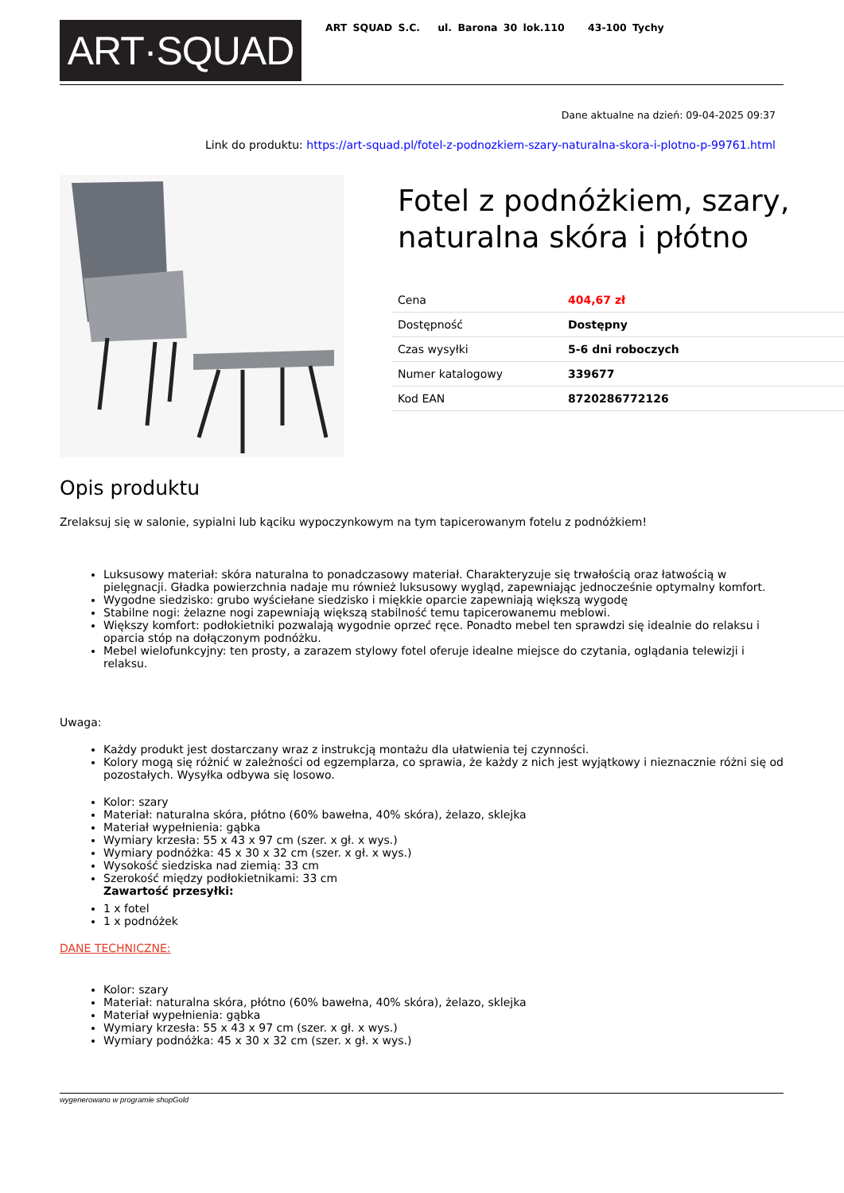ART·SQUAD
ART SQUAD S.C. ul. Barona 30 lok.110 43-100 Tychy
Dane aktualne na dzień: 09-04-2025 09:37
Link do produktu: https://art-squad.pl/fotel-z-podnozkiem-szary-naturalna-skora-i-plotno-p-99761.html
Fotel z podnóżkiem, szary, naturalna skóra i płótno
| Cena | 404,67 zł |
| Dostępność | Dostępny |
| Czas wysyłki | 5-6 dni roboczych |
| Numer katalogowy | 339677 |
| Kod EAN | 8720286772126 |
Opis produktu
Zrelaksuj się w salonie, sypialni lub kąciku wypoczynkowym na tym tapicerowanym fotelu z podnóżkiem!
Luksusowy materiał: skóra naturalna to ponadczasowy materiał. Charakteryzuje się trwałością oraz łatwością w pielęgnacji. Gładka powierzchnia nadaje mu również luksusowy wygląd, zapewniając jednocześnie optymalny komfort.
Wygodne siedzisko: grubo wyściełane siedzisko i miękkie oparcie zapewniają większą wygodę
Stabilne nogi: żelazne nogi zapewniają większą stabilność temu tapicerowanemu meblowi.
Większy komfort: podłokietniki pozwalają wygodnie oprzeć ręce. Ponadto mebel ten sprawdzi się idealnie do relaksu i oparcia stóp na dołączonym podnóżku.
Mebel wielofunkcyjny: ten prosty, a zarazem stylowy fotel oferuje idealne miejsce do czytania, oglądania telewizji i relaksu.
Uwaga:
Każdy produkt jest dostarczany wraz z instrukcją montażu dla ułatwienia tej czynności.
Kolory mogą się różnić w zależności od egzemplarza, co sprawia, że każdy z nich jest wyjątkowy i nieznacznie różni się od pozostałych. Wysyłka odbywa się losowo.
Kolor: szary
Materiał: naturalna skóra, płótno (60% bawełna, 40% skóra), żelazo, sklejka
Materiał wypełnienia: gąbka
Wymiary krzesła: 55 x 43 x 97 cm (szer. x gł. x wys.)
Wymiary podnóżka: 45 x 30 x 32 cm (szer. x gł. x wys.)
Wysokość siedziska nad ziemią: 33 cm
Szerokość między podłokietnikami: 33 cm
Zawartość przesyłki:
1 x fotel
1 x podnóżek
DANE TECHNICZNE:
Kolor: szary
Materiał: naturalna skóra, płótno (60% bawełna, 40% skóra), żelazo, sklejka
Materiał wypełnienia: gąbka
Wymiary krzesła: 55 x 43 x 97 cm (szer. x gł. x wys.)
Wymiary podnóżka: 45 x 30 x 32 cm (szer. x gł. x wys.)
wygenerowano w programie shopGold